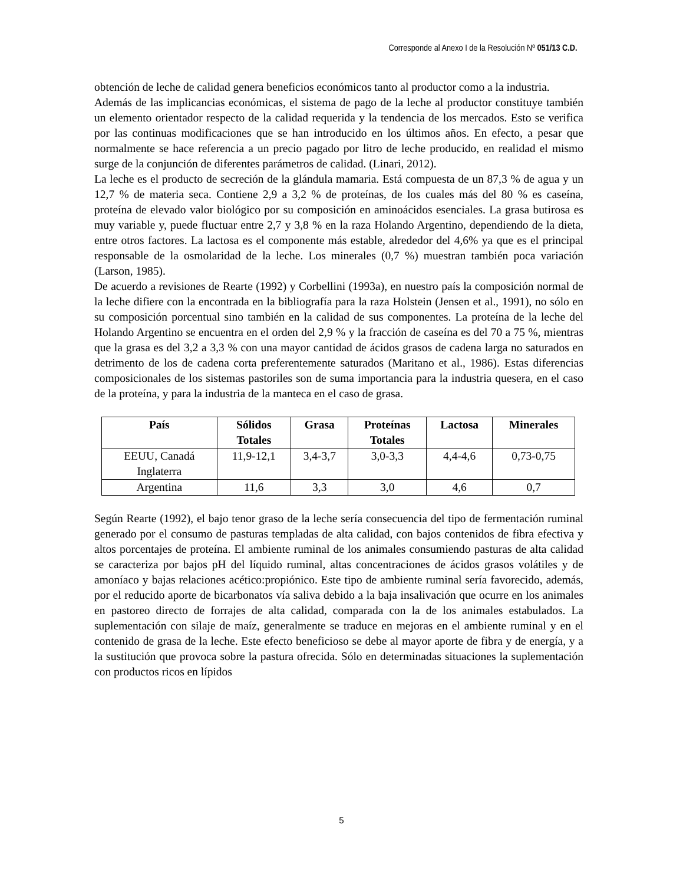Corresponde al Anexo I de la Resolución Nº 051/13 C.D.
obtención de leche de calidad genera beneficios económicos tanto al productor como a la industria.
Además de las implicancias económicas, el sistema de pago de la leche al productor constituye también un elemento orientador respecto de la calidad requerida y la tendencia de los mercados. Esto se verifica por las continuas modificaciones que se han introducido en los últimos años. En efecto, a pesar que normalmente se hace referencia a un precio pagado por litro de leche producido, en realidad el mismo surge de la conjunción de diferentes parámetros de calidad. (Linari, 2012).
La leche es el producto de secreción de la glándula mamaria. Está compuesta de un 87,3 % de agua y un 12,7 % de materia seca. Contiene 2,9 a 3,2 % de proteínas, de los cuales más del 80 % es caseína, proteína de elevado valor biológico por su composición en aminoácidos esenciales. La grasa butirosa es muy variable y, puede fluctuar entre 2,7 y 3,8 % en la raza Holando Argentino, dependiendo de la dieta, entre otros factores. La lactosa es el componente más estable, alrededor del 4,6% ya que es el principal responsable de la osmolaridad de la leche. Los minerales (0,7 %) muestran también poca variación (Larson, 1985).
De acuerdo a revisiones de Rearte (1992) y Corbellini (1993a), en nuestro país la composición normal de la leche difiere con la encontrada en la bibliografía para la raza Holstein (Jensen et al., 1991), no sólo en su composición porcentual sino también en la calidad de sus componentes. La proteína de la leche del Holando Argentino se encuentra en el orden del 2,9 % y la fracción de caseína es del 70 a 75 %, mientras que la grasa es del 3,2 a 3,3 % con una mayor cantidad de ácidos grasos de cadena larga no saturados en detrimento de los de cadena corta preferentemente saturados (Maritano et al., 1986). Estas diferencias composicionales de los sistemas pastoriles son de suma importancia para la industria quesera, en el caso de la proteína, y para la industria de la manteca en el caso de grasa.
| País | Sólidos Totales | Grasa | Proteínas Totales | Lactosa | Minerales |
| --- | --- | --- | --- | --- | --- |
| EEUU, Canadá Inglaterra | 11,9-12,1 | 3,4-3,7 | 3,0-3,3 | 4,4-4,6 | 0,73-0,75 |
| Argentina | 11,6 | 3,3 | 3,0 | 4,6 | 0,7 |
Según Rearte (1992), el bajo tenor graso de la leche sería consecuencia del tipo de fermentación ruminal generado por el consumo de pasturas templadas de alta calidad, con bajos contenidos de fibra efectiva y altos porcentajes de proteína. El ambiente ruminal de los animales consumiendo pasturas de alta calidad se caracteriza por bajos pH del líquido ruminal, altas concentraciones de ácidos grasos volátiles y de amoníaco y bajas relaciones acético:propiónico. Este tipo de ambiente ruminal sería favorecido, además, por el reducido aporte de bicarbonatos vía saliva debido a la baja insalivación que ocurre en los animales en pastoreo directo de forrajes de alta calidad, comparada con la de los animales estabulados. La suplementación con silaje de maíz, generalmente se traduce en mejoras en el ambiente ruminal y en el contenido de grasa de la leche. Este efecto beneficioso se debe al mayor aporte de fibra y de energía, y a la sustitución que provoca sobre la pastura ofrecida. Sólo en determinadas situaciones la suplementación con productos ricos en lípidos
5